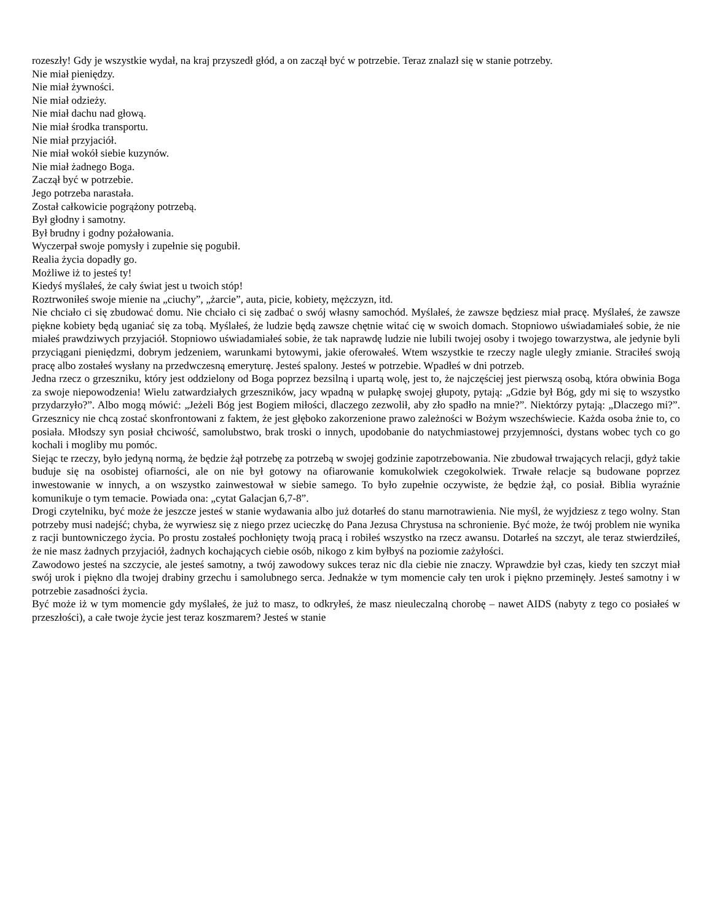rozeszły! Gdy je wszystkie wydał, na kraj przyszedł głód, a on zaczął być w potrzebie. Teraz znalazł się w stanie potrzeby.
Nie miał pieniędzy.
Nie miał żywności.
Nie miał odzieży.
Nie miał dachu nad głową.
Nie miał środka transportu.
Nie miał przyjaciół.
Nie miał wokół siebie kuzynów.
Nie miał żadnego Boga.
Zaczął być w potrzebie.
Jego potrzeba narastała.
Został całkowicie pogrążony potrzebą.
Był głodny i samotny.
Był brudny i godny pożałowania.
Wyczerpał swoje pomysły i zupełnie się pogubił.
Realia życia dopadły go.
Możliwe iż to jesteś ty!
Kiedyś myślałeś, że cały świat jest u twoich stóp!
Roztrwoniłeś swoje mienie na „ciuchy”, „żarcie”, auta, picie, kobiety, mężczyzn, itd.
Nie chciało ci się zbudować domu. Nie chciało ci się zadbać o swój własny samochód. Myślałeś, że zawsze będziesz miał pracę. Myślałeś, że zawsze piękne kobiety będą uganiać się za tobą. Myślałeś, że ludzie będą zawsze chętnie witać cię w swoich domach. Stopniowo uświadamiałeś sobie, że nie miałeś prawdziwych przyjaciół. Stopniowo uświadamiałeś sobie, że tak naprawdę ludzie nie lubili twojej osoby i twojego towarzystwa, ale jedynie byli przyciągani pieniędzmi, dobrym jedzeniem, warunkami bytowymi, jakie oferowałeś. Wtem wszystkie te rzeczy nagle uległy zmianie. Straciłeś swoją pracę albo zostałeś wysłany na przedwczesną emeryturę. Jesteś spalony. Jesteś w potrzebie. Wpadłeś w dni potrzeb.
Jedna rzecz o grzeszniku, który jest oddzielony od Boga poprzez bezsilną i upartą wolę, jest to, że najczęściej jest pierwszą osobą, która obwinia Boga za swoje niepowodzenia! Wielu zatwardziałych grzeszników, jacy wpadną w pułapkę swojej głupoty, pytają: „Gdzie był Bóg, gdy mi się to wszystko przydarzyło?”. Albo mogą mówić: „Jeżeli Bóg jest Bogiem miłości, dlaczego zezwolił, aby zło spadło na mnie?”. Niektórzy pytają: „Dlaczego mi?”. Grzesznicy nie chcą zostać skonfrontowani z faktem, że jest głęboko zakorzenione prawo zależności w Bożym wszechświecie. Każda osoba żnie to, co posiała. Młodszy syn posiał chciwość, samolubstwo, brak troski o innych, upodobanie do natychmiastowej przyjemności, dystans wobec tych co go kochali i mogliby mu pomóc.
Siejąc te rzeczy, było jedyną normą, że będzie żął potrzebę za potrzebą w swojej godzinie zapotrzebowania. Nie zbudował trwających relacji, gdyż takie buduje się na osobistej ofiarności, ale on nie był gotowy na ofiarowanie komukolwiek czegokolwiek. Trwałe relacje są budowane poprzez inwestowanie w innych, a on wszystko zainwestował w siebie samego. To było zupełnie oczywiste, że będzie żął, co posiał. Biblia wyraźnie komunikuje o tym temacie. Powiada ona: „cytat Galacjan 6,7-8”.
Drogi czytelniku, być może że jeszcze jesteś w stanie wydawania albo już dotarłeś do stanu marnotrawienia. Nie myśl, że wyjdziesz z tego wolny. Stan potrzeby musi nadejść; chyba, że wyrwiesz się z niego przez ucieczkę do Pana Jezusa Chrystusa na schronienie. Być może, że twój problem nie wynika z racji buntowniczego życia. Po prostu zostałeś pochłonięty twoją pracą i robiłeś wszystko na rzecz awansu. Dotarłeś na szczyt, ale teraz stwierdziłeś, że nie masz żadnych przyjaciół, żadnych kochających ciebie osób, nikogo z kim byłbyś na poziomie zażyłości.
Zawodowo jesteś na szczycie, ale jesteś samotny, a twój zawodowy sukces teraz nic dla ciebie nie znaczy. Wprawdzie był czas, kiedy ten szczyt miał swój urok i piękno dla twojej drabiny grzechu i samolubnego serca. Jednakże w tym momencie cały ten urok i piękno przeminęły. Jesteś samotny i w potrzebie zasadności życia.
Być może iż w tym momencie gdy myślałeś, że już to masz, to odkryłeś, że masz nieuleczalną chorobę – nawet AIDS (nabyty z tego co posiałeś w przeszłości), a całe twoje życie jest teraz koszmarem? Jesteś w stanie